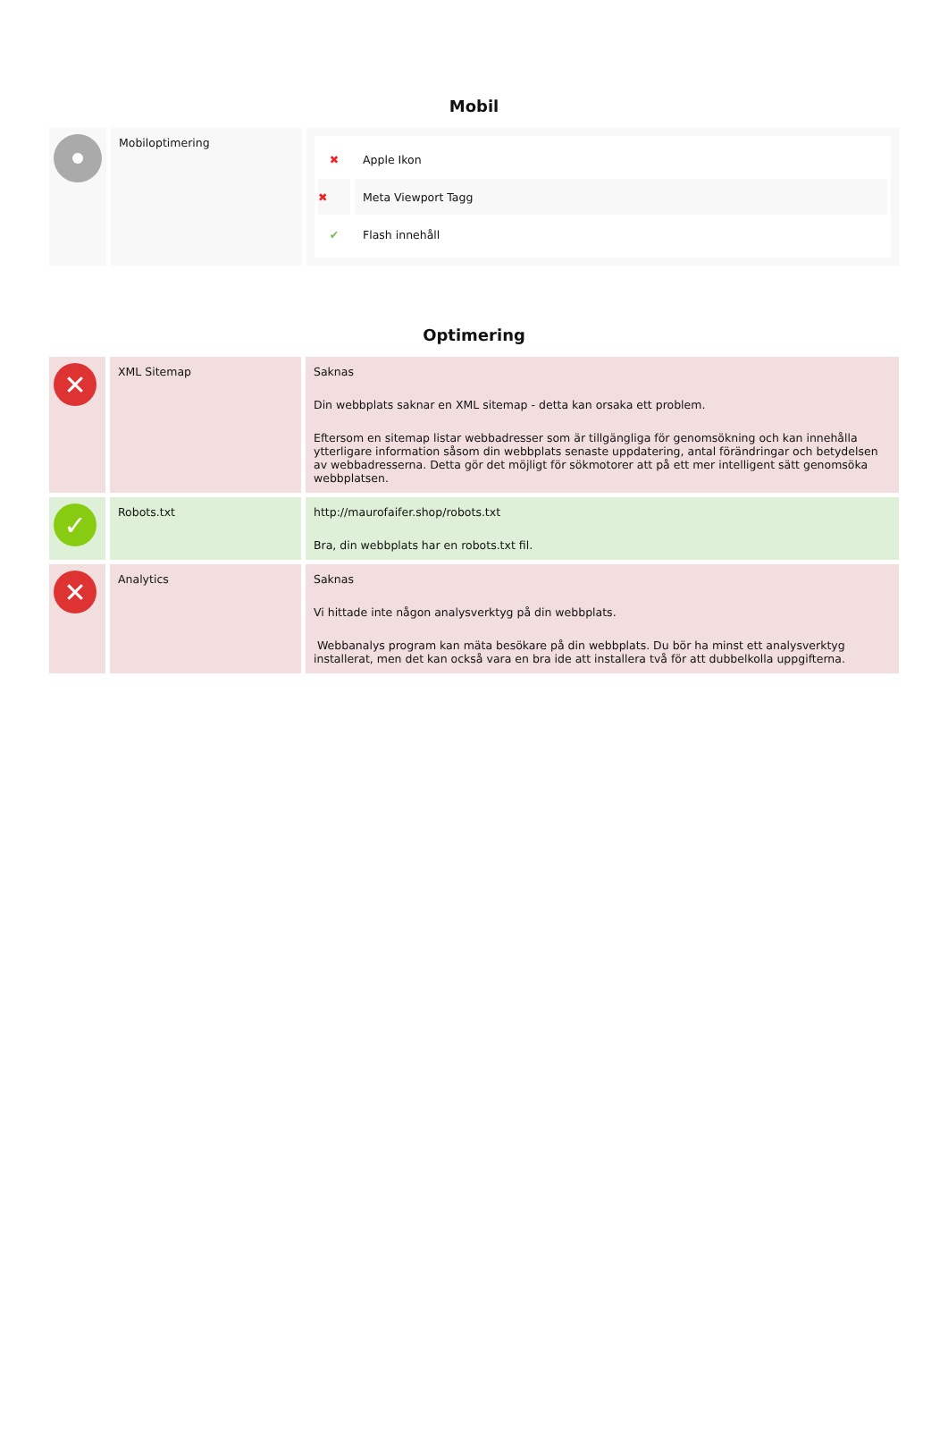Mobil
| | Mobiloptimering | ✖ Apple Ikon ✖ Meta Viewport Tagg ✔ Flash innehåll |
Optimering
| ✕ | XML Sitemap | Saknas Din webbplats saknar en XML sitemap - detta kan orsaka ett problem. Eftersom en sitemap listar webbadresser som är tillgängliga för genomsökning och kan innehålla ytterligare information såsom din webbplats senaste uppdatering, antal förändringar och betydelsen av webbadresserna. Detta gör det möjligt för sökmotorer att på ett mer intelligent sätt genomsöka webbplatsen. |
| ✓ | Robots.txt | http://maurofaifer.shop/robots.txt Bra, din webbplats har en robots.txt fil. |
| ✕ | Analytics | Saknas Vi hittade inte någon analysverktyg på din webbplats. Webbanalys program kan mäta besökare på din webbplats. Du bör ha minst ett analysverktyg installerat, men det kan också vara en bra ide att installera två för att dubbelkolla uppgifterna. |